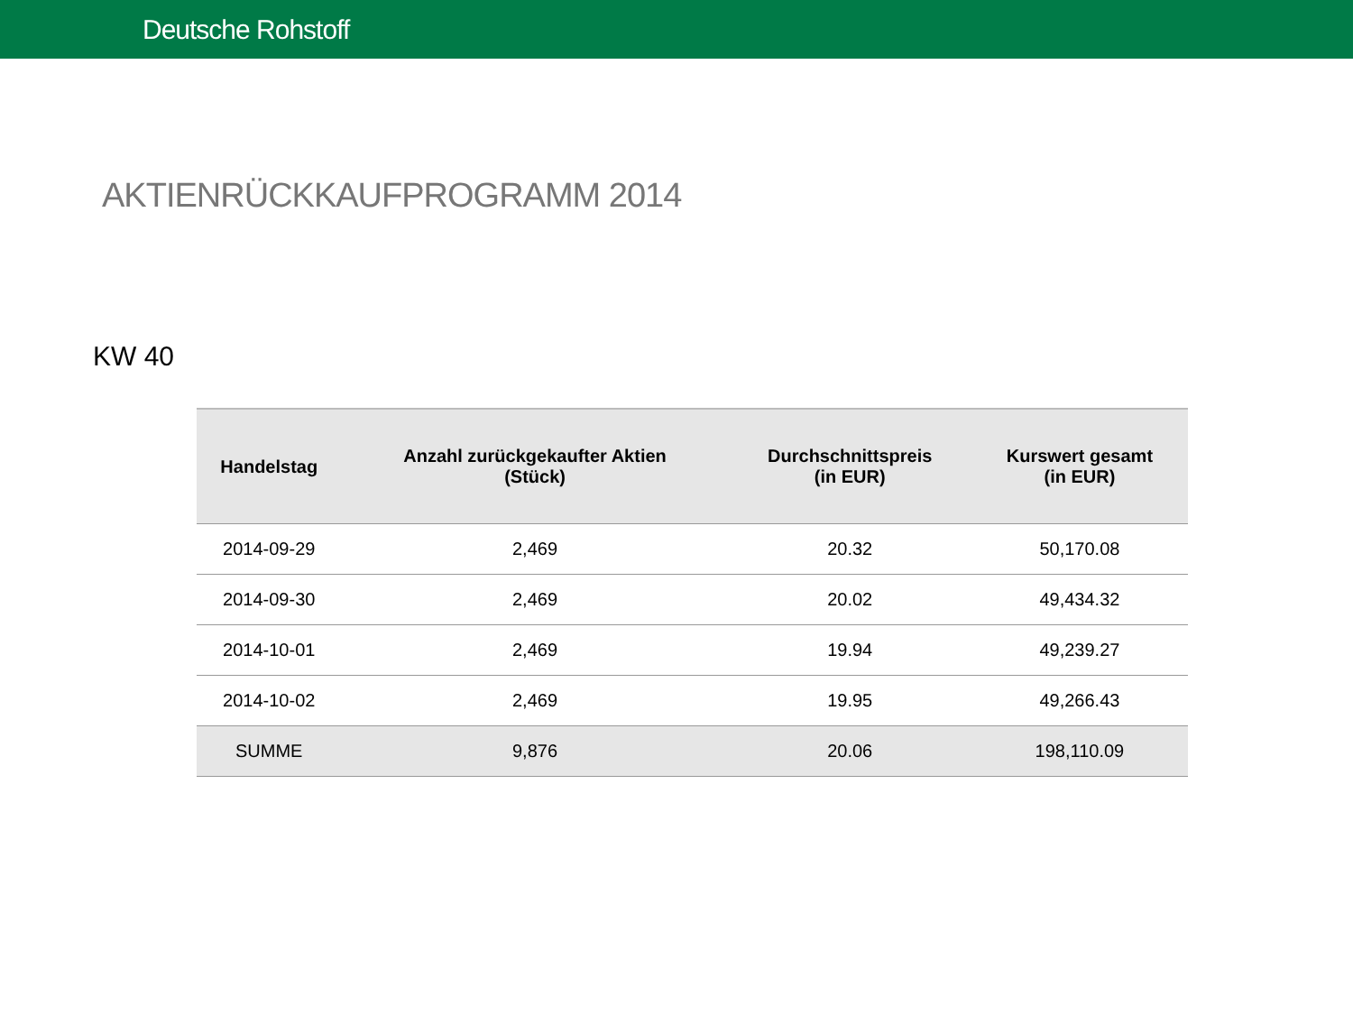Deutsche Rohstoff
AKTIENRÜCKKAUFPROGRAMM 2014
KW 40
| Handelstag | Anzahl zurückgekaufter Aktien (Stück) | Durchschnittspreis (in EUR) | Kurswert gesamt (in EUR) |
| --- | --- | --- | --- |
| 2014-09-29 | 2,469 | 20.32 | 50,170.08 |
| 2014-09-30 | 2,469 | 20.02 | 49,434.32 |
| 2014-10-01 | 2,469 | 19.94 | 49,239.27 |
| 2014-10-02 | 2,469 | 19.95 | 49,266.43 |
| SUMME | 9,876 | 20.06 | 198,110.09 |